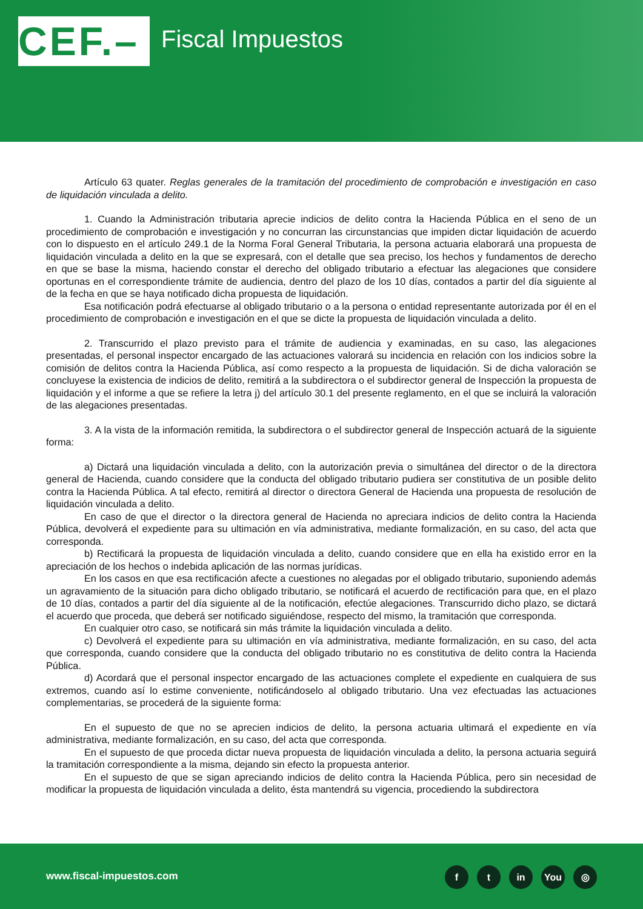CEF.–
Fiscal Impuestos
Artículo 63 quater. Reglas generales de la tramitación del procedimiento de comprobación e investigación en caso de liquidación vinculada a delito.
1. Cuando la Administración tributaria aprecie indicios de delito contra la Hacienda Pública en el seno de un procedimiento de comprobación e investigación y no concurran las circunstancias que impiden dictar liquidación de acuerdo con lo dispuesto en el artículo 249.1 de la Norma Foral General Tributaria, la persona actuaria elaborará una propuesta de liquidación vinculada a delito en la que se expresará, con el detalle que sea preciso, los hechos y fundamentos de derecho en que se base la misma, haciendo constar el derecho del obligado tributario a efectuar las alegaciones que considere oportunas en el correspondiente trámite de audiencia, dentro del plazo de los 10 días, contados a partir del día siguiente al de la fecha en que se haya notificado dicha propuesta de liquidación.
Esa notificación podrá efectuarse al obligado tributario o a la persona o entidad representante autorizada por él en el procedimiento de comprobación e investigación en el que se dicte la propuesta de liquidación vinculada a delito.
2. Transcurrido el plazo previsto para el trámite de audiencia y examinadas, en su caso, las alegaciones presentadas, el personal inspector encargado de las actuaciones valorará su incidencia en relación con los indicios sobre la comisión de delitos contra la Hacienda Pública, así como respecto a la propuesta de liquidación. Si de dicha valoración se concluyese la existencia de indicios de delito, remitirá a la subdirectora o el subdirector general de Inspección la propuesta de liquidación y el informe a que se refiere la letra j) del artículo 30.1 del presente reglamento, en el que se incluirá la valoración de las alegaciones presentadas.
3. A la vista de la información remitida, la subdirectora o el subdirector general de Inspección actuará de la siguiente forma:
a) Dictará una liquidación vinculada a delito, con la autorización previa o simultánea del director o de la directora general de Hacienda, cuando considere que la conducta del obligado tributario pudiera ser constitutiva de un posible delito contra la Hacienda Pública. A tal efecto, remitirá al director o directora General de Hacienda una propuesta de resolución de liquidación vinculada a delito.
En caso de que el director o la directora general de Hacienda no apreciara indicios de delito contra la Hacienda Pública, devolverá el expediente para su ultimación en vía administrativa, mediante formalización, en su caso, del acta que corresponda.
b) Rectificará la propuesta de liquidación vinculada a delito, cuando considere que en ella ha existido error en la apreciación de los hechos o indebida aplicación de las normas jurídicas.
En los casos en que esa rectificación afecte a cuestiones no alegadas por el obligado tributario, suponiendo además un agravamiento de la situación para dicho obligado tributario, se notificará el acuerdo de rectificación para que, en el plazo de 10 días, contados a partir del día siguiente al de la notificación, efectúe alegaciones. Transcurrido dicho plazo, se dictará el acuerdo que proceda, que deberá ser notificado siguiéndose, respecto del mismo, la tramitación que corresponda.
En cualquier otro caso, se notificará sin más trámite la liquidación vinculada a delito.
c) Devolverá el expediente para su ultimación en vía administrativa, mediante formalización, en su caso, del acta que corresponda, cuando considere que la conducta del obligado tributario no es constitutiva de delito contra la Hacienda Pública.
d) Acordará que el personal inspector encargado de las actuaciones complete el expediente en cualquiera de sus extremos, cuando así lo estime conveniente, notificándoselo al obligado tributario. Una vez efectuadas las actuaciones complementarias, se procederá de la siguiente forma:
En el supuesto de que no se aprecien indicios de delito, la persona actuaria ultimará el expediente en vía administrativa, mediante formalización, en su caso, del acta que corresponda.
En el supuesto de que proceda dictar nueva propuesta de liquidación vinculada a delito, la persona actuaria seguirá la tramitación correspondiente a la misma, dejando sin efecto la propuesta anterior.
En el supuesto de que se sigan apreciando indicios de delito contra la Hacienda Pública, pero sin necesidad de modificar la propuesta de liquidación vinculada a delito, ésta mantendrá su vigencia, procediendo la subdirectora
www.fiscal-impuestos.com ft in You ◎